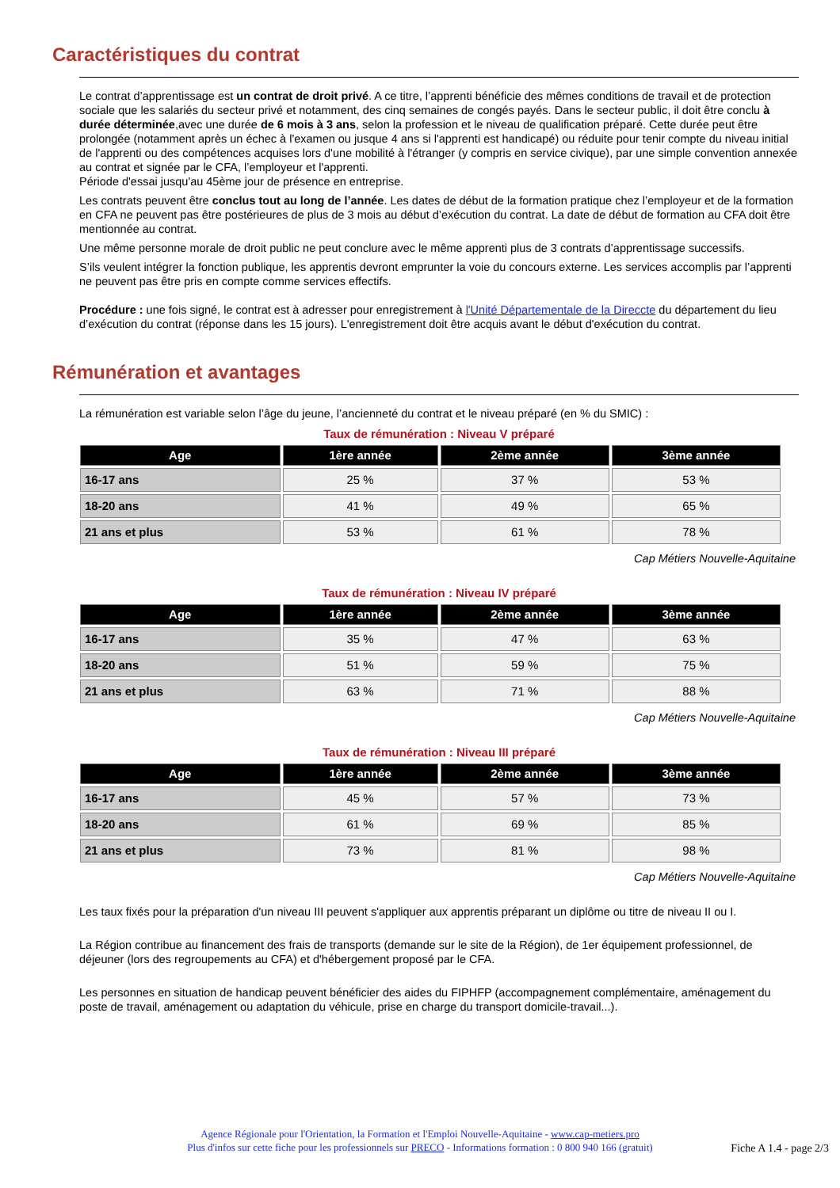Caractéristiques du contrat
Le contrat d’apprentissage est un contrat de droit privé. A ce titre, l’apprenti bénéficie des mêmes conditions de travail et de protection sociale que les salariés du secteur privé et notamment, des cinq semaines de congés payés. Dans le secteur public, il doit être conclu à durée déterminée,avec une durée de 6 mois à 3 ans, selon la profession et le niveau de qualification préparé. Cette durée peut être prolongée (notamment après un échec à l'examen ou jusque 4 ans si l'apprenti est handicapé) ou réduite pour tenir compte du niveau initial de l'apprenti ou des compétences acquises lors d'une mobilité à l'étranger (y compris en service civique), par une simple convention annexée au contrat et signée par le CFA, l’employeur et l'apprenti.
Période d'essai jusqu'au 45ème jour de présence en entreprise.
Les contrats peuvent être conclus tout au long de l’année. Les dates de début de la formation pratique chez l’employeur et de la formation en CFA ne peuvent pas être postérieures de plus de 3 mois au début d’exécution du contrat. La date de début de formation au CFA doit être mentionnée au contrat.
Une même personne morale de droit public ne peut conclure avec le même apprenti plus de 3 contrats d’apprentissage successifs.
S’ils veulent intégrer la fonction publique, les apprentis devront emprunter la voie du concours externe. Les services accomplis par l’apprenti ne peuvent pas être pris en compte comme services effectifs.
Procédure : une fois signé, le contrat est à adresser pour enregistrement à l'Unité Départementale de la Direccte du département du lieu d’exécution du contrat (réponse dans les 15 jours). L'enregistrement doit être acquis avant le début d'exécution du contrat.
Rémunération et avantages
La rémunération est variable selon l’âge du jeune, l’ancienneté du contrat et le niveau préparé (en % du SMIC) :
Taux de rémunération : Niveau V préparé
| Age | 1ère année | 2ème année | 3ème année |
| --- | --- | --- | --- |
| 16-17 ans | 25 % | 37 % | 53 % |
| 18-20 ans | 41 % | 49 % | 65 % |
| 21 ans et plus | 53 % | 61 % | 78 % |
Cap Métiers Nouvelle-Aquitaine
Taux de rémunération : Niveau IV préparé
| Age | 1ère année | 2ème année | 3ème année |
| --- | --- | --- | --- |
| 16-17 ans | 35 % | 47 % | 63 % |
| 18-20 ans | 51 % | 59 % | 75 % |
| 21 ans et plus | 63 % | 71 % | 88 % |
Cap Métiers Nouvelle-Aquitaine
Taux de rémunération : Niveau III préparé
| Age | 1ère année | 2ème année | 3ème année |
| --- | --- | --- | --- |
| 16-17 ans | 45 % | 57 % | 73 % |
| 18-20 ans | 61 % | 69 % | 85 % |
| 21 ans et plus | 73 % | 81 % | 98 % |
Cap Métiers Nouvelle-Aquitaine
Les taux fixés pour la préparation d'un niveau III peuvent s'appliquer aux apprentis préparant un diplôme ou titre de niveau II ou I.
La Région contribue au financement des frais de transports (demande sur le site de la Région), de 1er équipement professionnel, de déjeuner (lors des regroupements au CFA) et d'hébergement proposé par le CFA.
Les personnes en situation de handicap peuvent bénéficier des aides du FIPHFP (accompagnement complémentaire, aménagement du poste de travail, aménagement ou adaptation du véhicule, prise en charge du transport domicile-travail...).
Agence Régionale pour l'Orientation, la Formation et l'Emploi Nouvelle-Aquitaine - www.cap-metiers.pro
Plus d'infos sur cette fiche pour les professionnels sur PRECO - Informations formation : 0 800 940 166 (gratuit)
Fiche A 1.4 - page 2/3